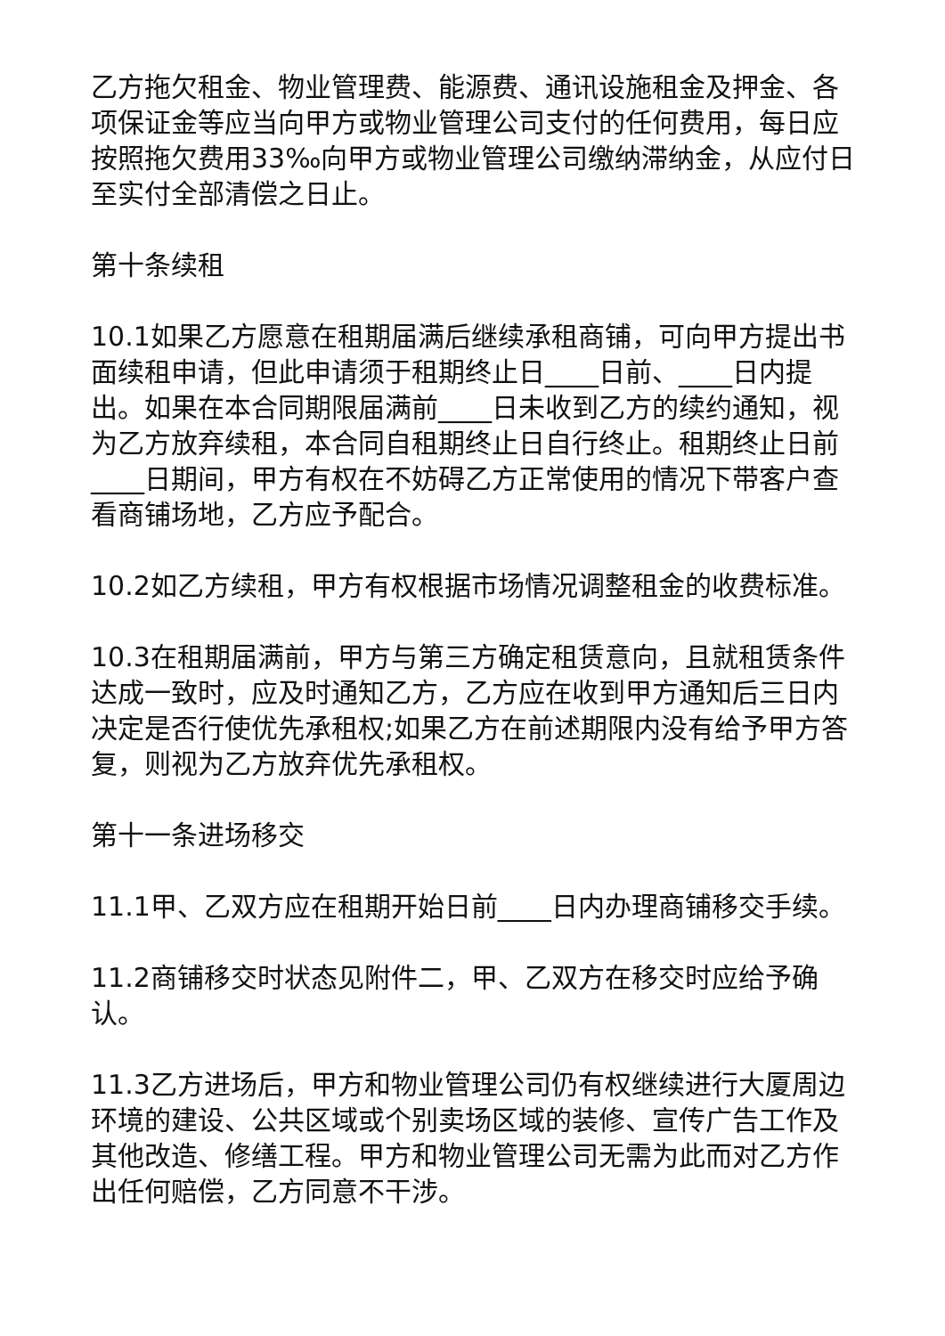乙方拖欠租金、物业管理费、能源费、通讯设施租金及押金、各项保证金等应当向甲方或物业管理公司支付的任何费用，每日应按照拖欠费用33‰向甲方或物业管理公司缴纳滞纳金，从应付日至实付全部清偿之日止。
第十条续租
10.1如果乙方愿意在租期届满后继续承租商铺，可向甲方提出书面续租申请，但此申请须于租期终止日____日前、____日内提出。如果在本合同期限届满前____日未收到乙方的续约通知，视为乙方放弃续租，本合同自租期终止日自行终止。租期终止日前____日期间，甲方有权在不妨碍乙方正常使用的情况下带客户查看商铺场地，乙方应予配合。
10.2如乙方续租，甲方有权根据市场情况调整租金的收费标准。
10.3在租期届满前，甲方与第三方确定租赁意向，且就租赁条件达成一致时，应及时通知乙方，乙方应在收到甲方通知后三日内决定是否行使优先承租权;如果乙方在前述期限内没有给予甲方答复，则视为乙方放弃优先承租权。
第十一条进场移交
11.1甲、乙双方应在租期开始日前____日内办理商铺移交手续。
11.2商铺移交时状态见附件二，甲、乙双方在移交时应给予确认。
11.3乙方进场后，甲方和物业管理公司仍有权继续进行大厦周边环境的建设、公共区域或个别卖场区域的装修、宣传广告工作及其他改造、修缮工程。甲方和物业管理公司无需为此而对乙方作出任何赔偿，乙方同意不干涉。